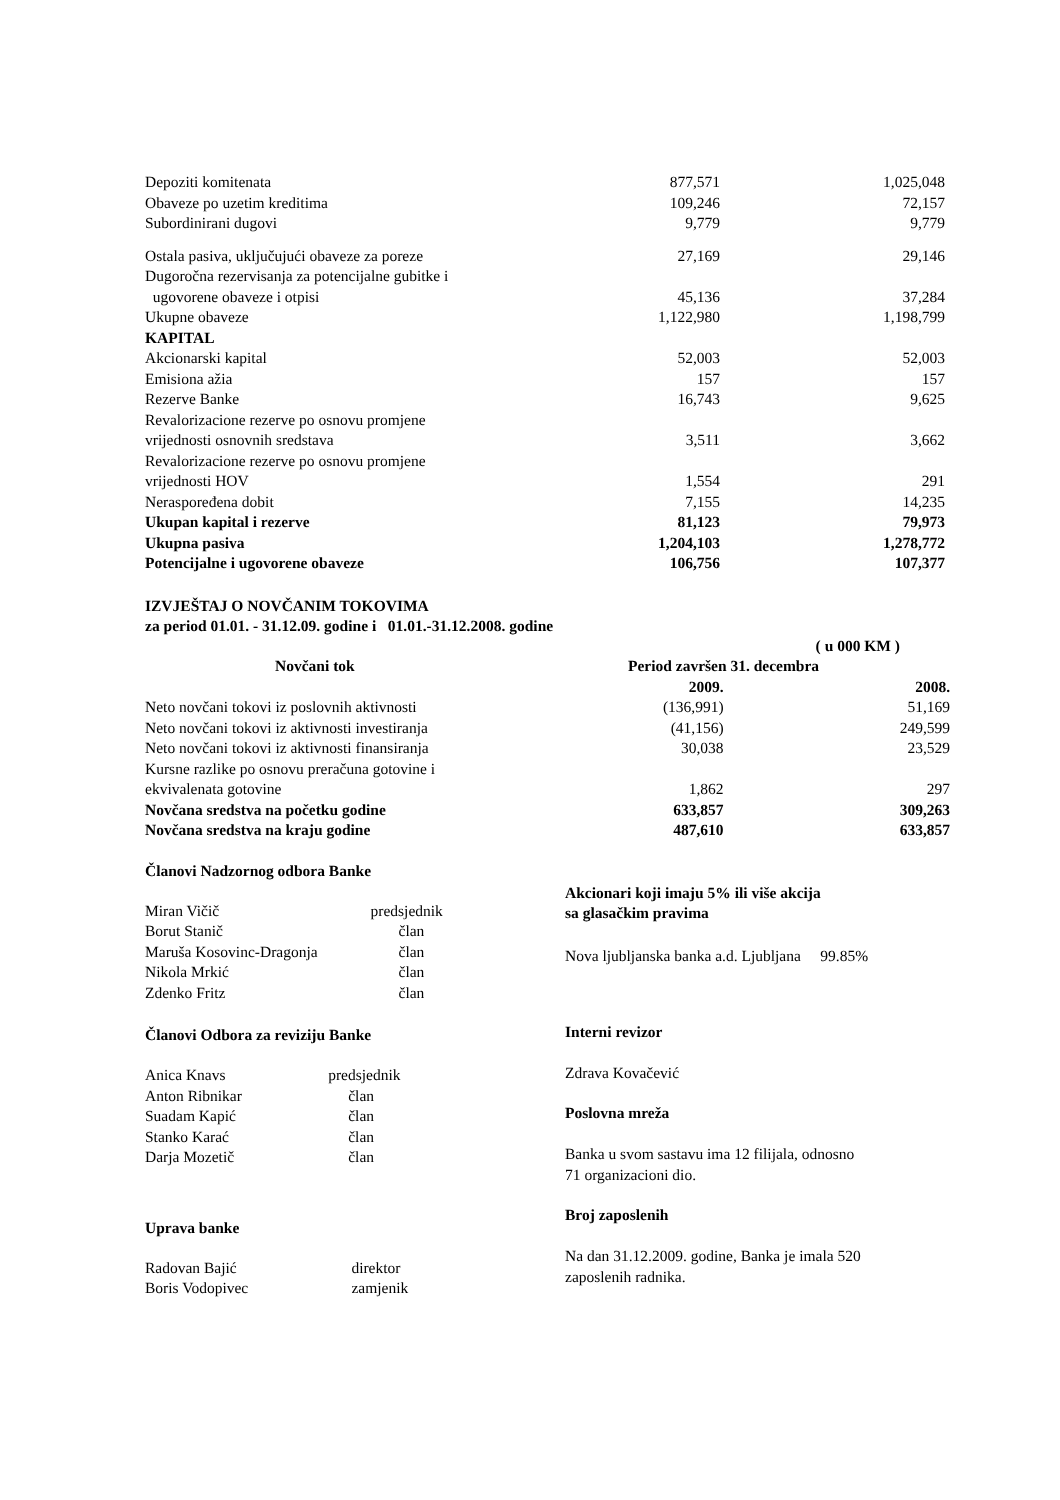| Depoziti komitenata | 877,571 | 1,025,048 |
| Obaveze po uzetim kreditima | 109,246 | 72,157 |
| Subordinirani dugovi | 9,779 | 9,779 |
| Ostala pasiva, uključujući obaveze za poreze | 27,169 | 29,146 |
| Dugoročna rezervisanja za potencijalne gubitke i ugovorene obaveze i otpisi | 45,136 | 37,284 |
| Ukupne obaveze | 1,122,980 | 1,198,799 |
| KAPITAL | | |
| Akcionarski kapital | 52,003 | 52,003 |
| Emisiona ažia | 157 | 157 |
| Rezerve Banke | 16,743 | 9,625 |
| Revalorizacione rezerve po osnovu promjene vrijednosti osnovnih sredstava | 3,511 | 3,662 |
| Revalorizacione rezerve po osnovu promjene vrijednosti HOV | 1,554 | 291 |
| Neraspoređena dobit | 7,155 | 14,235 |
| Ukupan kapital i rezerve | 81,123 | 79,973 |
| Ukupna pasiva | 1,204,103 | 1,278,772 |
| Potencijalne i ugovorene obaveze | 106,756 | 107,377 |
IZVJEŠTAJ O NOVČANIM TOKOVIMA
za period 01.01. - 31.12.09. godine i 01.01.-31.12.2008. godine
| | | ( u 000 KM ) |
| Novčani tok | Period završen 31. decembra | |
| | 2009. | 2008. |
| Neto novčani tokovi iz poslovnih aktivnosti | (136,991) | 51,169 |
| Neto novčani tokovi iz aktivnosti investiranja | (41,156) | 249,599 |
| Neto novčani tokovi iz aktivnosti finansiranja | 30,038 | 23,529 |
| Kursne razlike po osnovu preračuna gotovine i ekvivalenata gotovine | 1,862 | 297 |
| Novčana sredstva na početku godine | 633,857 | 309,263 |
| Novčana sredstva na kraju godine | 487,610 | 633,857 |
Članovi Nadzornog odbora Banke
| Miran Vičič | predsjednik |
| Borut Stanič | član |
| Maruša Kosovinc-Dragonja | član |
| Nikola Mrkić | član |
| Zdenko Fritz | član |
Članovi Odbora za reviziju Banke
| Anica Knavs | predsjednik |
| Anton Ribnikar | član |
| Suadam Kapić | član |
| Stanko Karać | član |
| Darja Mozetič | član |
Uprava banke
| Radovan Bajić | direktor |
| Boris Vodopivec | zamjenik |
Akcionari koji imaju 5% ili više akcija
sa glasačkim pravima
Nova ljubljanska banka a.d. Ljubljana 99.85%
Interni revizor
Zdrava Kovačević
Poslovna mreža
Banka u svom sastavu ima 12 filijala, odnosno
71 organizacioni dio.
Broj zaposlenih
Na dan 31.12.2009. godine, Banka je imala 520
zaposlenih radnika.